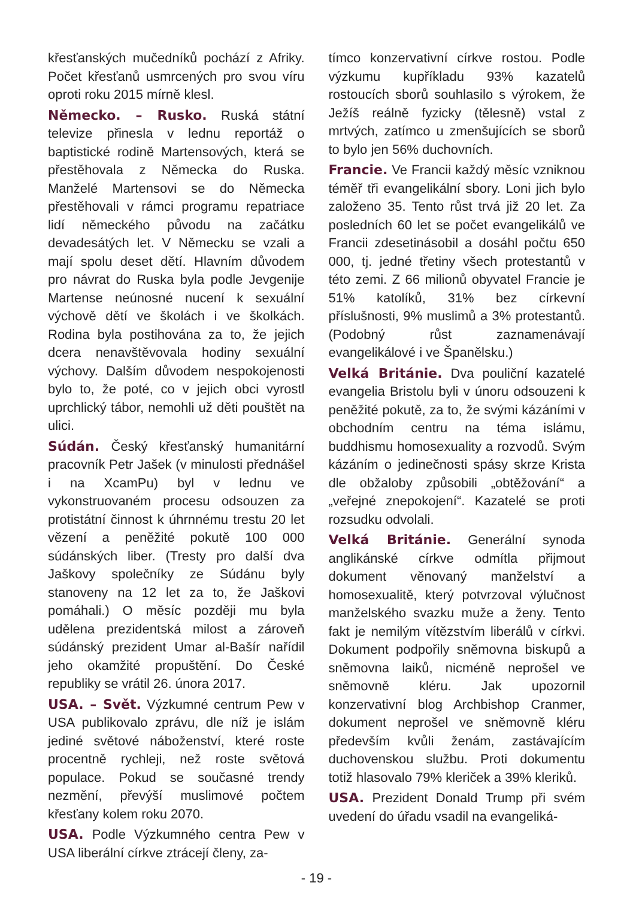křesťanských mučedníků pochází z Afriky. Počet křesťanů usmrcených pro svou víru oproti roku 2015 mírně klesl.
Německo. – Rusko. Ruská státní televize přinesla v lednu reportáž o baptistické rodině Martensových, která se přestěhovala z Německa do Ruska. Manželé Martensovi se do Německa přestěhovali v rámci programu repatriace lidí německého původu na začátku devadesátých let. V Německu se vzali a mají spolu deset dětí. Hlavním důvodem pro návrat do Ruska byla podle Jevgenije Martense neúnosné nucení k sexuální výchově dětí ve školách i ve školkách. Rodina byla postihována za to, že jejich dcera nenavštěvovala hodiny sexuální výchovy. Dalším důvodem nespokojenosti bylo to, že poté, co v jejich obci vyrostl uprchlický tábor, nemohli už děti pouštět na ulici.
Súdán. Český křesťanský humanitární pracovník Petr Jašek (v minulosti přednášel i na XcamPu) byl v lednu ve vykonstruovaném procesu odsouzen za protistátní činnost k úhrnnému trestu 20 let vězení a peněžité pokutě 100 000 súdánských liber. (Tresty pro další dva Jaškovy společníky ze Súdánu byly stanoveny na 12 let za to, že Jaškovi pomáhali.) O měsíc později mu byla udělena prezidentská milost a zároveň súdánský prezident Umar al-Bašír nařídil jeho okamžité propuštění. Do České republiky se vrátil 26. února 2017.
USA. – Svět. Výzkumné centrum Pew v USA publikovalo zprávu, dle níž je islám jediné světové náboženství, které roste procentně rychleji, než roste světová populace. Pokud se současné trendy nezmění, převýší muslimové počtem křesťany kolem roku 2070.
USA. Podle Výzkumného centra Pew v USA liberální církve ztrácejí členy, za-
tímco konzervativní církve rostou. Podle výzkumu kupříkladu 93% kazatelů rostoucích sborů souhlasilo s výrokem, že Ježíš reálně fyzicky (tělesně) vstal z mrtvých, zatímco u zmenšujících se sborů to bylo jen 56% duchovních.
Francie. Ve Francii každý měsíc vzniknou téměř tři evangelikální sbory. Loni jich bylo založeno 35. Tento růst trvá již 20 let. Za posledních 60 let se počet evangelikálů ve Francii zdesetinásobil a dosáhl počtu 650 000, tj. jedné třetiny všech protestantů v této zemi. Z 66 milionů obyvatel Francie je 51% katolíků, 31% bez církevní příslušnosti, 9% muslimů a 3% protestantů. (Podobný růst zaznamenávají evangelikálové i ve Španělsku.)
Velká Británie. Dva pouliční kazatelé evangelia Bristolu byli v únoru odsouzeni k peněžité pokutě, za to, že svými kázáními v obchodním centru na téma islámu, buddhismu homosexuality a rozvodů. Svým kázáním o jedinečnosti spásy skrze Krista dle obžaloby způsobili „obtěžování“ a „veřejné znepokojení“. Kazatelé se proti rozsudku odvolali.
Velká Británie. Generální synoda anglikánské církve odmítla přijmout dokument věnovaný manželství a homosexualitě, který potvrzoval výlučnost manželského svazku muže a ženy. Tento fakt je nemilým vítězstvím liberálů v církvi. Dokument podpořily sněmovna biskupů a sněmovna laiků, nicméně neprošel ve sněmovně kléru. Jak upozornil konzervativní blog Archbishop Cranmer, dokument neprošel ve sněmovně kléru především kvůli ženám, zastávajícím duchovenskou službu. Proti dokumentu totiž hlasovalo 79% kleriček a 39% kleriků.
USA. Prezident Donald Trump při svém uvedení do úřadu vsadil na evangeliká-
- 19 -